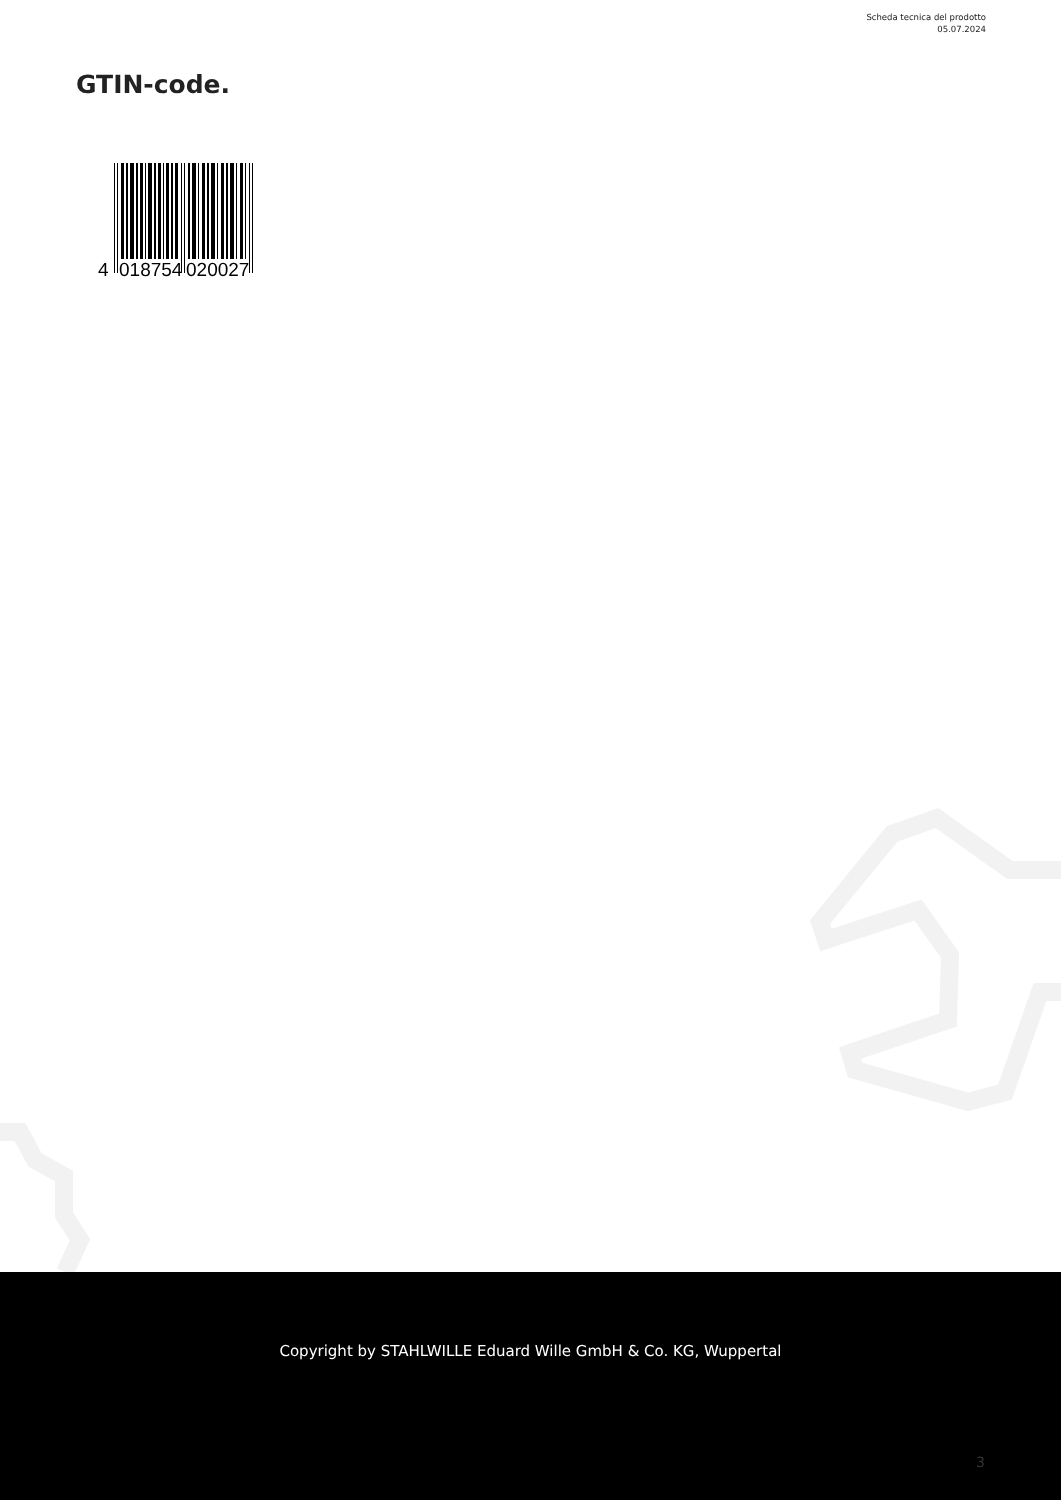Scheda tecnica del prodotto
05.07.2024
GTIN-code.
4
018754
020027
Copyright by STAHLWILLE Eduard Wille GmbH & Co. KG, Wuppertal
3